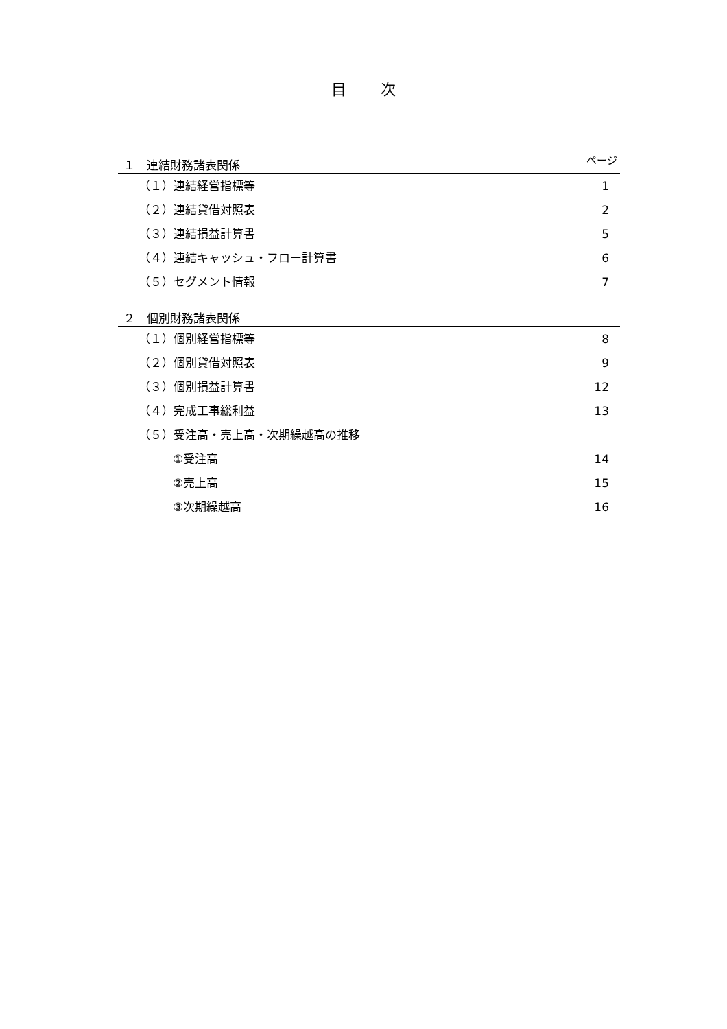目次
１　連結財務諸表関係 ページ
（１）連結経営指標等 1
（２）連結貸借対照表 2
（３）連結損益計算書 5
（４）連結キャッシュ・フロー計算書 6
（５）セグメント情報 7
２　個別財務諸表関係
（１）個別経営指標等 8
（２）個別貸借対照表 9
（３）個別損益計算書 12
（４）完成工事総利益 13
（５）受注高・売上高・次期繰越高の推移
①受注高 14
②売上高 15
③次期繰越高 16